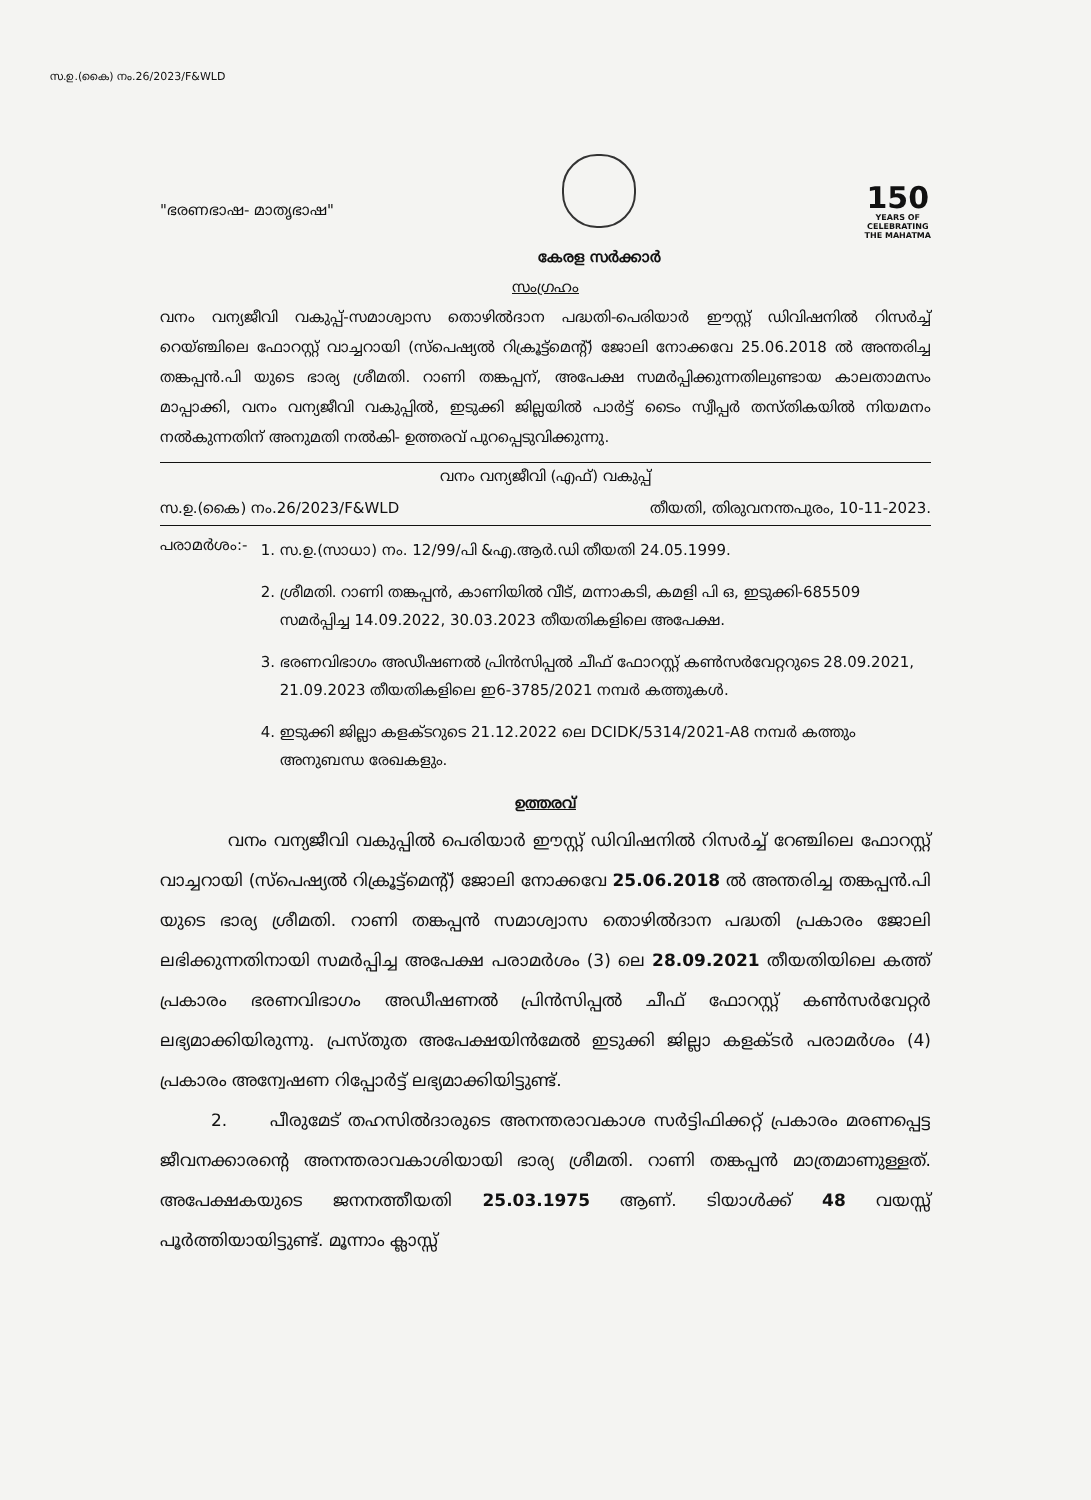സ.ഉ.(കൈ) നം.26/2023/F&WLD
"ഭരണഭാഷ- മാതൃഭാഷ"
കേരള സർക്കാർ
150
YEARS OF
CELEBRATING
THE MAHATMA
സംഗ്രഹം
വനം വന്യജീവി വകുപ്പ്-സമാശ്വാസ തൊഴിൽദാന പദ്ധതി-പെരിയാർ ഈസ്റ്റ് ഡിവിഷനിൽ റിസർച്ച് റെയ്ഞ്ചിലെ ഫോറസ്റ്റ് വാച്ചറായി (സ്പെഷ്യൽ റിക്രൂട്ട്മെന്റ്) ജോലി നോക്കവേ 25.06.2018 ൽ അന്തരിച്ച തങ്കപ്പൻ.പി യുടെ ഭാര്യ ശ്രീമതി. റാണി തങ്കപ്പന്, അപേക്ഷ സമർപ്പിക്കുന്നതിലുണ്ടായ കാലതാമസം മാപ്പാക്കി, വനം വന്യജീവി വകുപ്പിൽ, ഇടുക്കി ജില്ലയിൽ പാർട്ട് ടൈം സ്വീപ്പർ തസ്തികയിൽ നിയമനം നൽകുന്നതിന് അനുമതി നൽകി- ഉത്തരവ് പുറപ്പെടുവിക്കുന്നു.
വനം വന്യജീവി (എഫ്) വകുപ്പ്
സ.ഉ.(കൈ) നം.26/2023/F&WLD തീയതി, തിരുവനന്തപുരം, 10-11-2023.
പരാമർശം:-
1. സ.ഉ.(സാധാ) നം. 12/99/പി &എ.ആർ.ഡി തീയതി 24.05.1999.
2. ശ്രീമതി. റാണി തങ്കപ്പൻ, കാണിയിൽ വീട്, മന്നാകടി, കമളി പി ഒ, ഇടുക്കി-685509 സമർപ്പിച്ച 14.09.2022, 30.03.2023 തീയതികളിലെ അപേക്ഷ.
3. ഭരണവിഭാഗം അഡീഷണൽ പ്രിൻസിപ്പൽ ചീഫ് ഫോറസ്റ്റ് കൺസർവേറ്ററുടെ 28.09.2021, 21.09.2023 തീയതികളിലെ ഇ6-3785/2021 നമ്പർ കത്തുകൾ.
4. ഇടുക്കി ജില്ലാ കളക്ടറുടെ 21.12.2022 ലെ DCIDK/5314/2021-A8 നമ്പർ കത്തും അനുബന്ധ രേഖകളും.
ഉത്തരവ്
    വനം വന്യജീവി വകുപ്പിൽ പെരിയാർ ഈസ്റ്റ് ഡിവിഷനിൽ റിസർച്ച് റേഞ്ചിലെ ഫോറസ്റ്റ് വാച്ചറായി (സ്പെഷ്യൽ റിക്രൂട്ട്മെന്റ്) ജോലി നോക്കവേ 25.06.2018 ൽ അന്തരിച്ച തങ്കപ്പൻ.പി യുടെ ഭാര്യ ശ്രീമതി. റാണി തങ്കപ്പൻ സമാശ്വാസ തൊഴിൽദാന പദ്ധതി പ്രകാരം ജോലി ലഭിക്കുന്നതിനായി സമർപ്പിച്ച അപേക്ഷ പരാമർശം (3) ലെ 28.09.2021 തീയതിയിലെ കത്ത് പ്രകാരം ഭരണവിഭാഗം അഡീഷണൽ പ്രിൻസിപ്പൽ ചീഫ് ഫോറസ്റ്റ് കൺസർവേറ്റർ ലഭ്യമാക്കിയിരുന്നു. പ്രസ്തുത അപേക്ഷയിൻമേൽ ഇടുക്കി ജില്ലാ കളക്ടർ പരാമർശം (4) പ്രകാരം അന്വേഷണ റിപ്പോർട്ട് ലഭ്യമാക്കിയിട്ടുണ്ട്.
   2.   പീരുമേട് തഹസിൽദാരുടെ അനന്തരാവകാശ സർട്ടിഫിക്കറ്റ് പ്രകാരം മരണപ്പെട്ട ജീവനക്കാരന്റെ അനന്തരാവകാശിയായി ഭാര്യ ശ്രീമതി. റാണി തങ്കപ്പൻ മാത്രമാണുള്ളത്. അപേക്ഷകയുടെ ജനനത്തീയതി 25.03.1975 ആണ്. ടിയാൾക്ക് 48 വയസ്സ് പൂർത്തിയായിട്ടുണ്ട്. മൂന്നാം ക്ലാസ്സ്